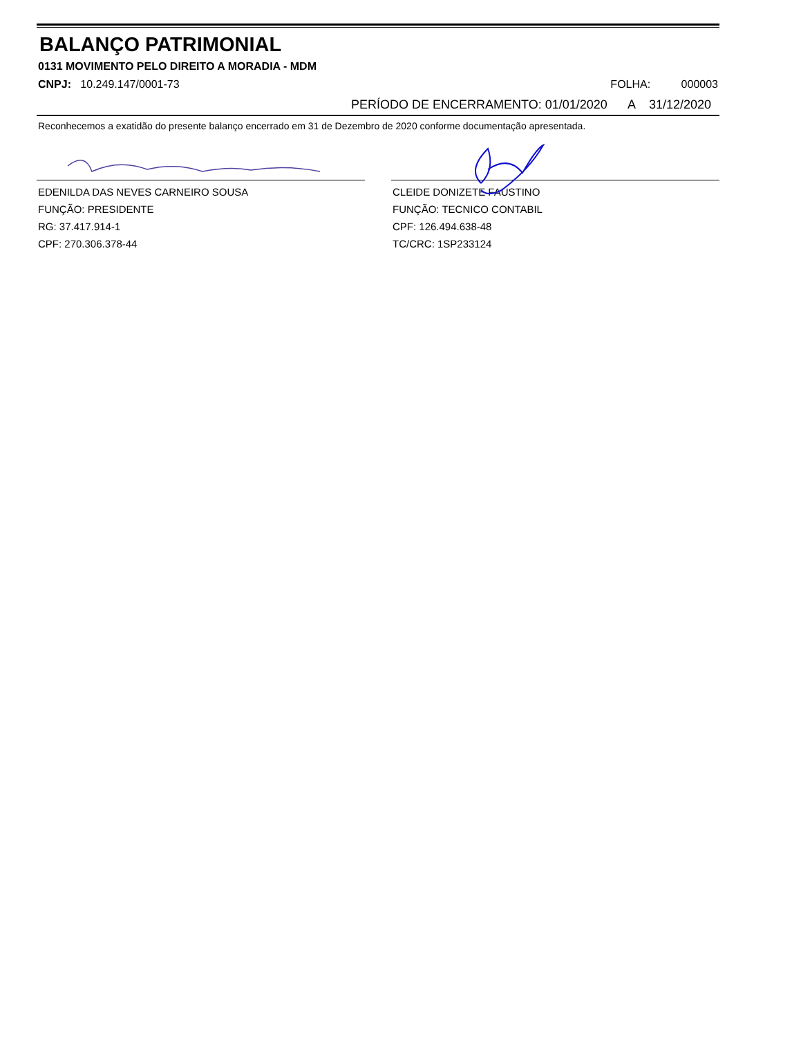BALANÇO PATRIMONIAL
0131 MOVIMENTO PELO DIREITO A MORADIA - MDM
CNPJ: 10.249.147/0001-73 FOLHA: 000003
PERÍODO DE ENCERRAMENTO: 01/01/2020 A 31/12/2020
Reconhecemos a exatidão do presente balanço encerrado em 31 de Dezembro de 2020 conforme documentação apresentada.
EDENILDA DAS NEVES CARNEIRO SOUSA
FUNÇÃO: PRESIDENTE
RG: 37.417.914-1
CPF: 270.306.378-44
CLEIDE DONIZETE FAUSTINO
FUNÇÃO: TECNICO CONTABIL
CPF: 126.494.638-48
TC/CRC: 1SP233124